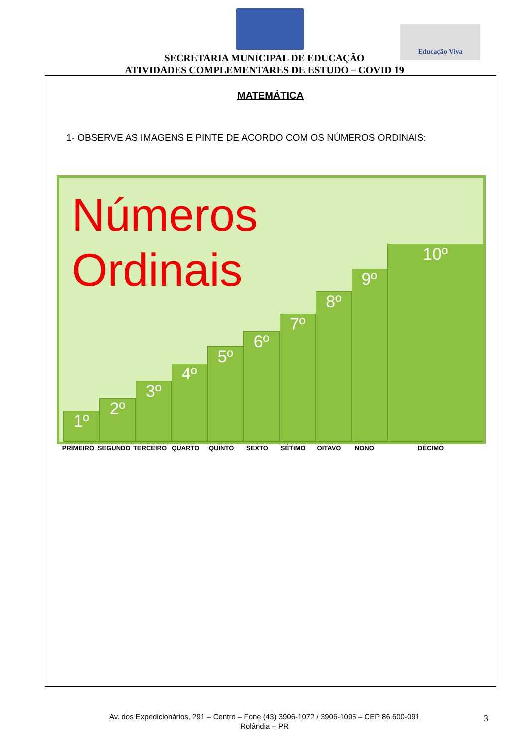Educação Viva
SECRETARIA MUNICIPAL DE EDUCAÇÃO
ATIVIDADES COMPLEMENTARES DE ESTUDO – COVID 19
MATEMÁTICA
1- OBSERVE AS IMAGENS E PINTE DE ACORDO COM OS NÚMEROS ORDINAIS:
Números
Ordinais
1º
2º
3º
4º
5º
6º
7º
8º
9º
10º
PRIMEIRO SEGUNDO TERCEIRO QUARTO QUINTO SEXTO SÉTIMO OITAVO NONO DÉCIMO
Av. dos Expedicionários, 291 – Centro – Fone (43) 3906-1072 / 3906-1095 – CEP 86.600-091
Rolândia – PR
3